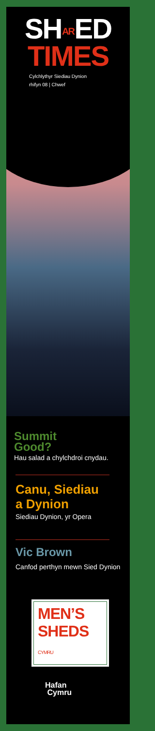SH AR ED
TIMES
Cylchlythyr Siediau Dynion
rhifyn 08 | Chwef
Summit
Good?
Hau salad a chylchdroi cnydau.
Canu, Siediau
a Dynion
Siediau Dynion, yr Opera
Vic Brown
Canfod perthyn mewn Sied Dynion
MEN’S
SHEDS CYMRU
Hafan
Cymru